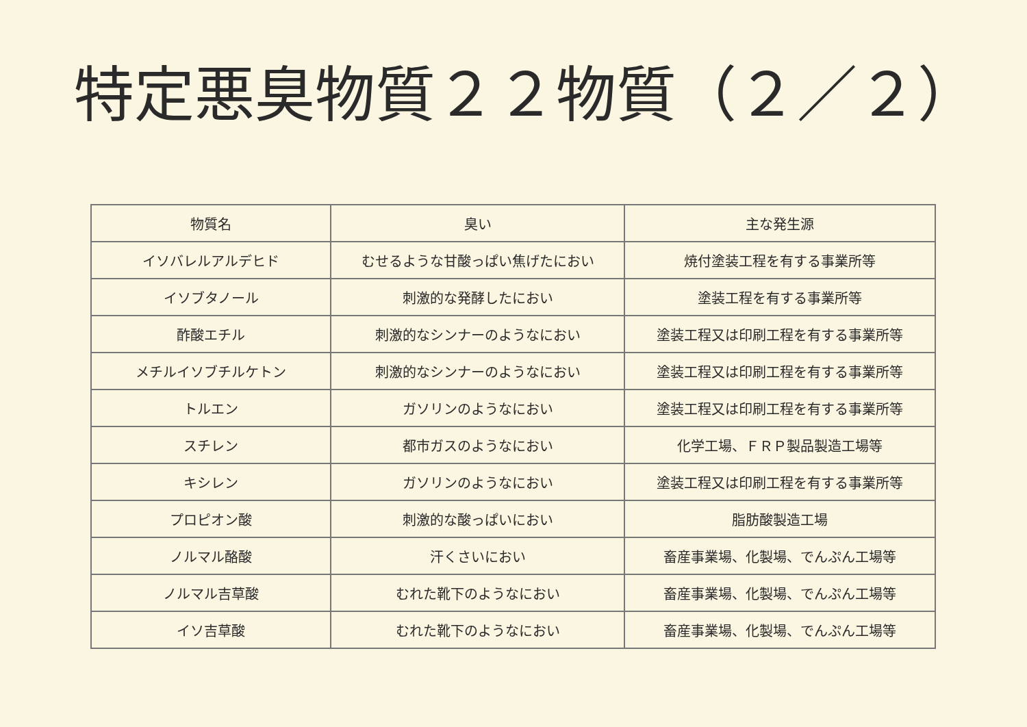特定悪臭物質２２物質（２／２）
| 物質名 | 臭い | 主な発生源 |
| --- | --- | --- |
| イソバレルアルデヒド | むせるような甘酸っぱい焦げたにおい | 焼付塗装工程を有する事業所等 |
| イソブタノール | 刺激的な発酵したにおい | 塗装工程を有する事業所等 |
| 酢酸エチル | 刺激的なシンナーのようなにおい | 塗装工程又は印刷工程を有する事業所等 |
| メチルイソブチルケトン | 刺激的なシンナーのようなにおい | 塗装工程又は印刷工程を有する事業所等 |
| トルエン | ガソリンのようなにおい | 塗装工程又は印刷工程を有する事業所等 |
| スチレン | 都市ガスのようなにおい | 化学工場、ＦＲＰ製品製造工場等 |
| キシレン | ガソリンのようなにおい | 塗装工程又は印刷工程を有する事業所等 |
| プロピオン酸 | 刺激的な酸っぱいにおい | 脂肪酸製造工場 |
| ノルマル酪酸 | 汗くさいにおい | 畜産事業場、化製場、でんぷん工場等 |
| ノルマル吉草酸 | むれた靴下のようなにおい | 畜産事業場、化製場、でんぷん工場等 |
| イソ吉草酸 | むれた靴下のようなにおい | 畜産事業場、化製場、でんぷん工場等 |